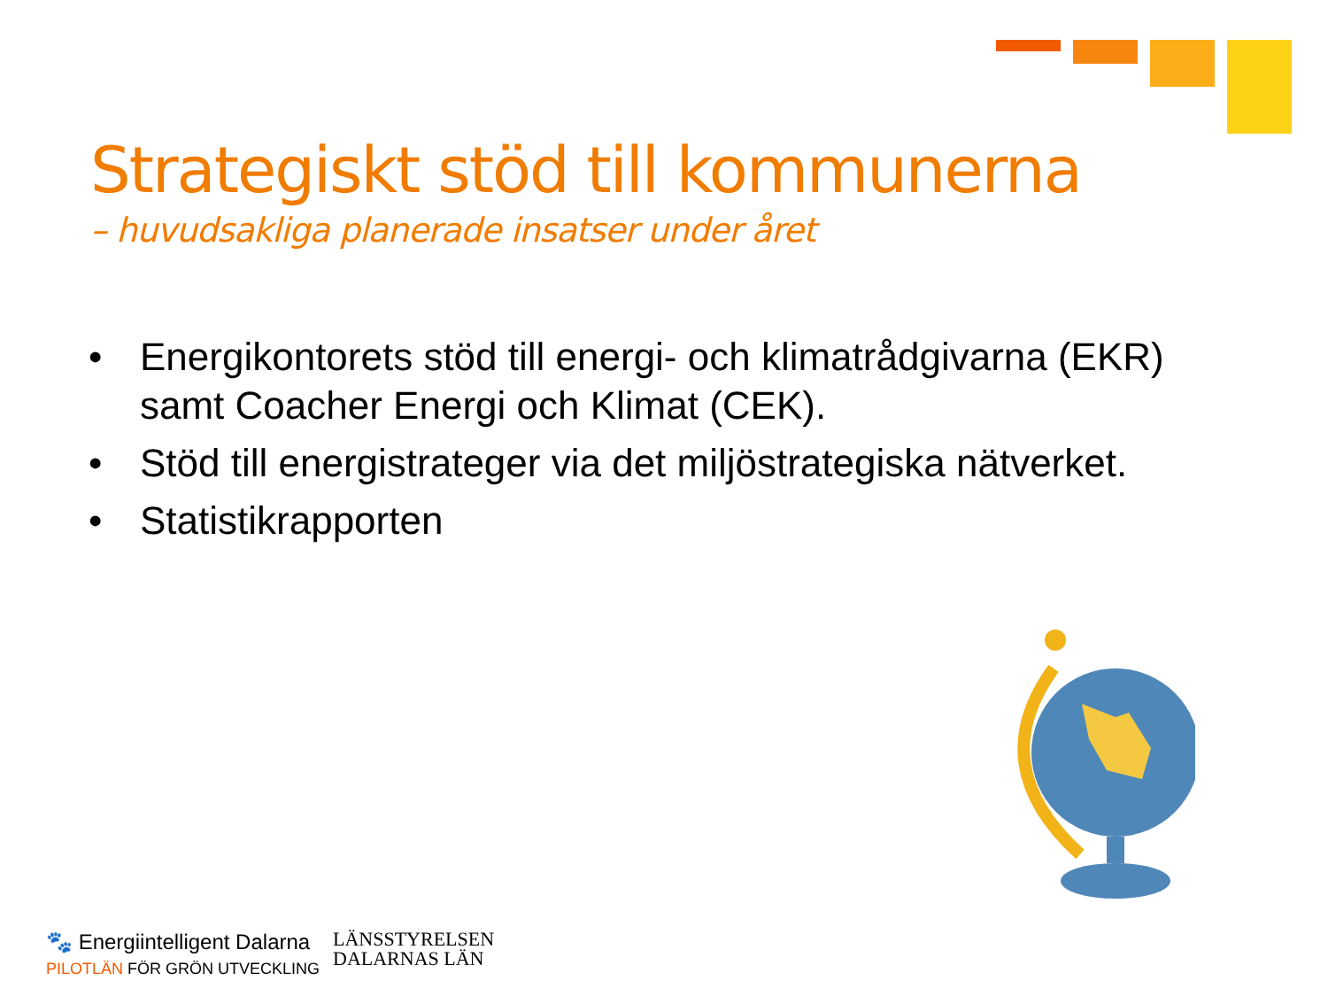Strategiskt stöd till kommunerna
– huvudsakliga planerade insatser under året
• Energikontorets stöd till energi- och klimatrådgivarna (EKR) samt Coacher Energi och Klimat (CEK).
• Stöd till energistrateger via det miljöstrategiska nätverket.
• Statistikrapporten
🐾 Energiintelligent Dalarna
PILOTLÄN FÖR GRÖN UTVECKLING
LÄNSSTYRELSEN
DALARNAS LÄN